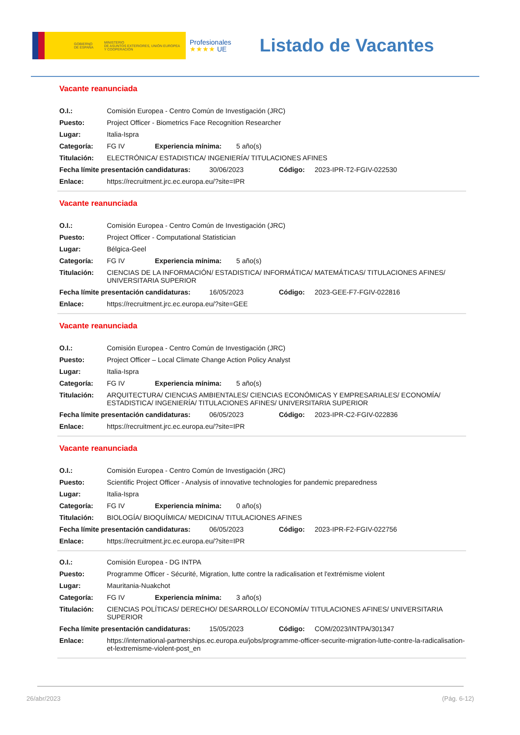GOBIERNO
DE ESPAÑA MINISTERIO
DE ASUNTOS EXTERIORES, UNIÓN EUROPEA
Y COOPERACIÓN
Profesionales
★★★★ UE
Listado de Vacantes
Vacante reanunciada
O.I.: Comisión Europea - Centro Común de Investigación (JRC)
Puesto: Project Officer - Biometrics Face Recognition Researcher
Lugar: Italia-Ispra
Categoría: FG IV Experiencia mínima: 5 año(s)
Titulación: ELECTRÓNICA/ ESTADISTICA/ INGENIERÍA/ TITULACIONES AFINES
Fecha límite presentación candidaturas: 30/06/2023 Código: 2023-IPR-T2-FGIV-022530
Enlace: https://recruitment.jrc.ec.europa.eu/?site=IPR
Vacante reanunciada
O.I.: Comisión Europea - Centro Común de Investigación (JRC)
Puesto: Project Officer - Computational Statistician
Lugar: Bélgica-Geel
Categoría: FG IV Experiencia mínima: 5 año(s)
Titulación: CIENCIAS DE LA INFORMACIÓN/ ESTADISTICA/ INFORMÁTICA/ MATEMÁTICAS/ TITULACIONES AFINES/ UNIVERSITARIA SUPERIOR
Fecha límite presentación candidaturas: 16/05/2023 Código: 2023-GEE-F7-FGIV-022816
Enlace: https://recruitment.jrc.ec.europa.eu/?site=GEE
Vacante reanunciada
O.I.: Comisión Europea - Centro Común de Investigación (JRC)
Puesto: Project Officer – Local Climate Change Action Policy Analyst
Lugar: Italia-Ispra
Categoría: FG IV Experiencia mínima: 5 año(s)
Titulación: ARQUITECTURA/ CIENCIAS AMBIENTALES/ CIENCIAS ECONÓMICAS Y EMPRESARIALES/ ECONOMÍA/ ESTADISTICA/ INGENIERÍA/ TITULACIONES AFINES/ UNIVERSITARIA SUPERIOR
Fecha límite presentación candidaturas: 06/05/2023 Código: 2023-IPR-C2-FGIV-022836
Enlace: https://recruitment.jrc.ec.europa.eu/?site=IPR
Vacante reanunciada
O.I.: Comisión Europea - Centro Común de Investigación (JRC)
Puesto: Scientific Project Officer - Analysis of innovative technologies for pandemic preparedness
Lugar: Italia-Ispra
Categoría: FG IV Experiencia mínima: 0 año(s)
Titulación: BIOLOGÍA/ BIOQUÍMICA/ MEDICINA/ TITULACIONES AFINES
Fecha límite presentación candidaturas: 06/05/2023 Código: 2023-IPR-F2-FGIV-022756
Enlace: https://recruitment.jrc.ec.europa.eu/?site=IPR
O.I.: Comisión Europea - DG INTPA
Puesto: Programme Officer - Sécurité, Migration, lutte contre la radicalisation et l'extrémisme violent
Lugar: Mauritania-Nuakchot
Categoría: FG IV Experiencia mínima: 3 año(s)
Titulación: CIENCIAS POLÍTICAS/ DERECHO/ DESARROLLO/ ECONOMÍA/ TITULACIONES AFINES/ UNIVERSITARIA SUPERIOR
Fecha límite presentación candidaturas: 15/05/2023 Código: COM/2023/INTPA/301347
Enlace: https://international-partnerships.ec.europa.eu/jobs/programme-officer-securite-migration-lutte-contre-la-radicalisation-et-lextremisme-violent-post_en
26/abr/2023 (Pág. 6-12)